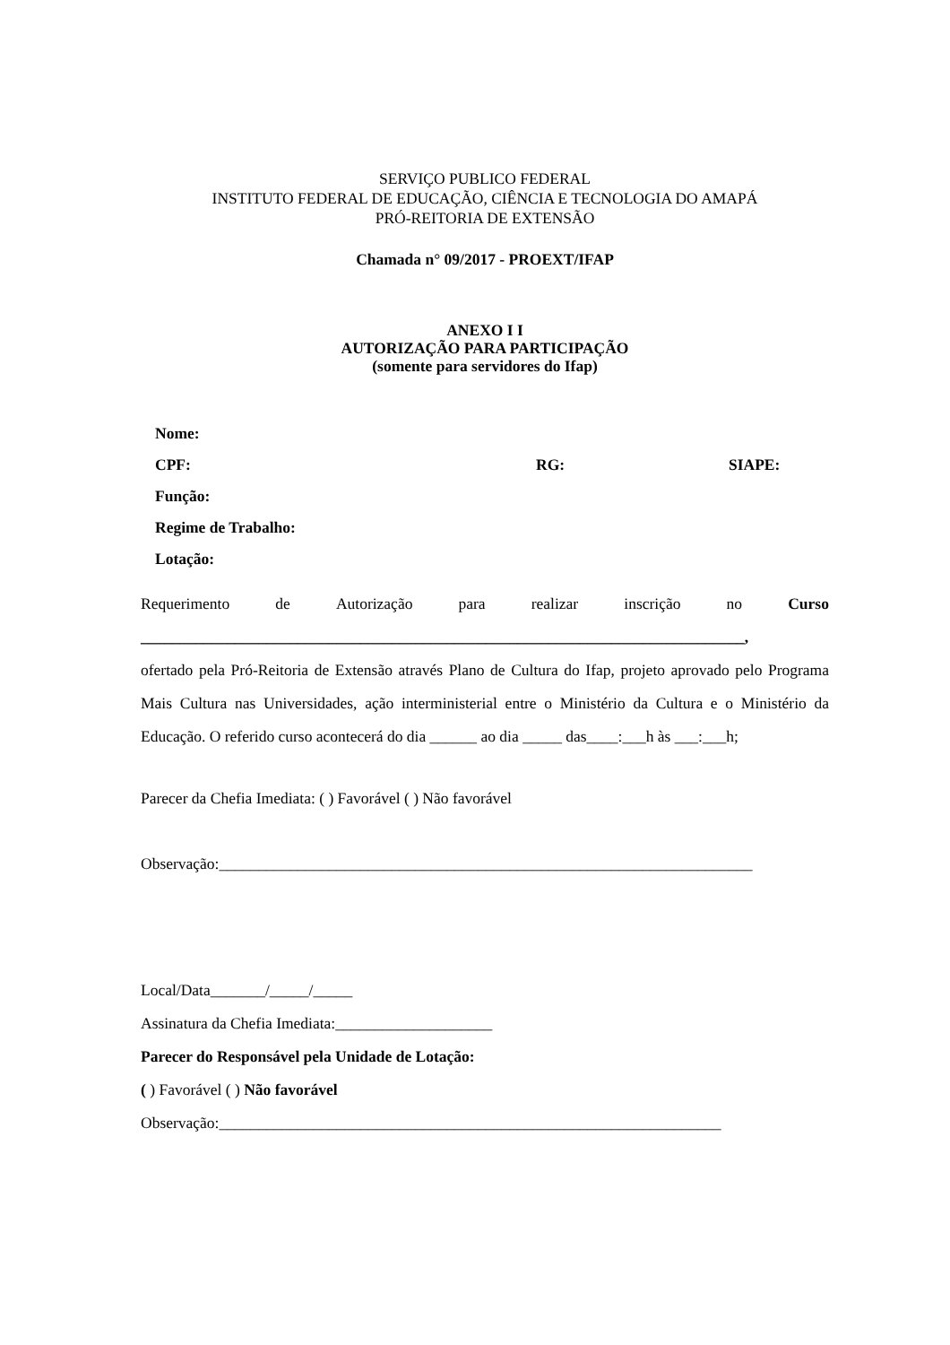SERVIÇO PUBLICO FEDERAL
INSTITUTO FEDERAL DE EDUCAÇÃO, CIÊNCIA E TECNOLOGIA DO AMAPÁ
PRÓ-REITORIA DE EXTENSÃO
Chamada n° 09/2017 - PROEXT/IFAP
ANEXO I I
AUTORIZAÇÃO PARA PARTICIPAÇÃO
(somente para servidores do Ifap)
Nome:
CPF: RG: SIAPE:
Função:
Regime de Trabalho:
Lotação:
Requerimento de Autorização para realizar inscrição no Curso
_____________________________________________________________________________,
ofertado pela Pró-Reitoria de Extensão através Plano de Cultura do Ifap, projeto aprovado pelo Programa Mais Cultura nas Universidades, ação interministerial entre o Ministério da Cultura e o Ministério da Educação. O referido curso acontecerá do dia ______ ao dia _____ das____:___h às ___:___h;
Parecer da Chefia Imediata: ( ) Favorável ( ) Não favorável
Observação:____________________________________________________________________
Local/Data_______/_____/_____
Assinatura da Chefia Imediata:____________________
Parecer do Responsável pela Unidade de Lotação:
( ) Favorável ( ) Não favorável
Observação:________________________________________________________________